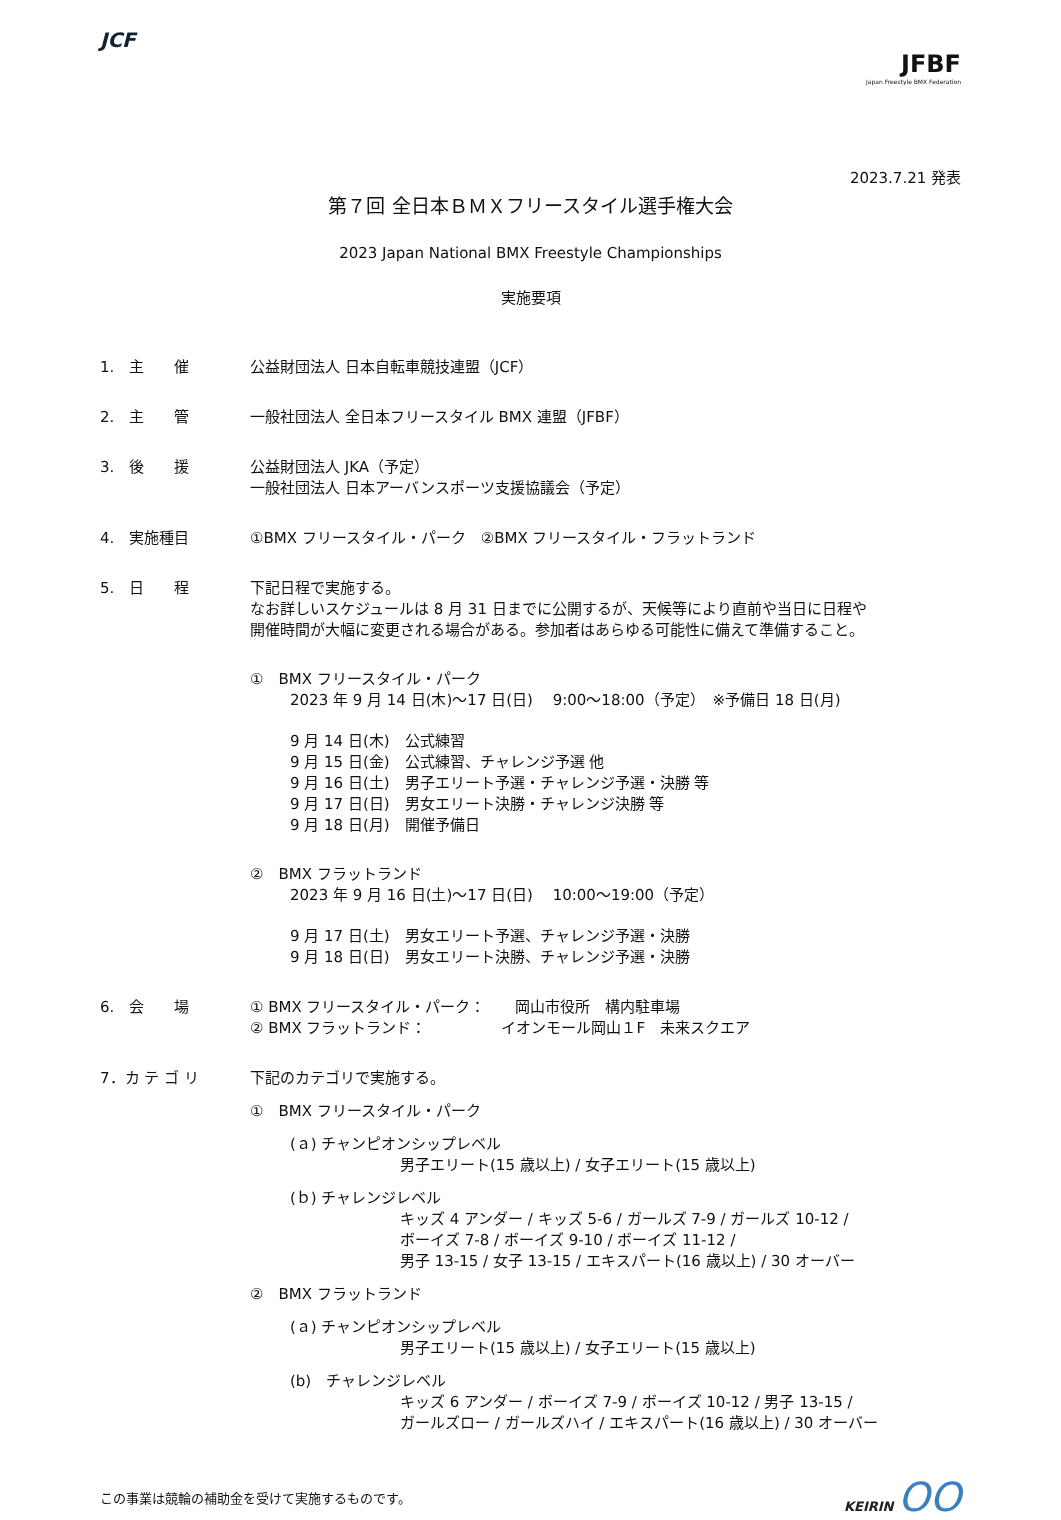JCF
JFBF
Japan Freestyle BMX Federation
2023.7.21 発表
第７回 全日本ＢＭＸフリースタイル選手権大会
2023 Japan National BMX Freestyle Championships
実施要項
1.　主　　催 公益財団法人 日本自転車競技連盟（JCF）
2.　主　　管 一般社団法人 全日本フリースタイル BMX 連盟（JFBF）
3.　後　　援 公益財団法人 JKA（予定）
一般社団法人 日本アーバンスポーツ支援協議会（予定）
4.　実施種目 ①BMX フリースタイル・パーク　②BMX フリースタイル・フラットランド
5.　日　　程 下記日程で実施する。
なお詳しいスケジュールは 8 月 31 日までに公開するが、天候等により直前や当日に日程や
開催時間が大幅に変更される場合がある。参加者はあらゆる可能性に備えて準備すること。
①　BMX フリースタイル・パーク
2023 年 9 月 14 日(木)～17 日(日)　 9:00～18:00（予定）　※予備日 18 日(月)
9 月 14 日(木)　公式練習
9 月 15 日(金)　公式練習、チャレンジ予選 他
9 月 16 日(土)　男子エリート予選・チャレンジ予選・決勝 等
9 月 17 日(日)　男女エリート決勝・チャレンジ決勝 等
9 月 18 日(月)　開催予備日
②　BMX フラットランド
2023 年 9 月 16 日(土)～17 日(日)　 10:00～19:00（予定）
9 月 17 日(土)　男女エリート予選、チャレンジ予選・決勝
9 月 18 日(日)　男女エリート決勝、チャレンジ予選・決勝
6.　会　　場 ① BMX フリースタイル・パーク：　　岡山市役所　構内駐車場
② BMX フラットランド：　　　　　イオンモール岡山１F　未来スクエア
7．カ テ ゴ リ 下記のカテゴリで実施する。
①　BMX フリースタイル・パーク
(ａ) チャンピオンシップレベル
男子エリート(15 歳以上) / 女子エリート(15 歳以上)
(ｂ) チャレンジレベル
キッズ 4 アンダー / キッズ 5-6 / ガールズ 7-9 / ガールズ 10-12 /
ボーイズ 7-8 / ボーイズ 9-10 / ボーイズ 11-12 /
男子 13-15 / 女子 13-15 / エキスパート(16 歳以上) / 30 オーバー
②　BMX フラットランド
(ａ) チャンピオンシップレベル
男子エリート(15 歳以上) / 女子エリート(15 歳以上)
(b)　チャレンジレベル
キッズ 6 アンダー / ボーイズ 7-9 / ボーイズ 10-12 / 男子 13-15 /
ガールズロー / ガールズハイ / エキスパート(16 歳以上) / 30 オーバー
この事業は競輪の補助金を受けて実施するものです。
KEIRIN OO